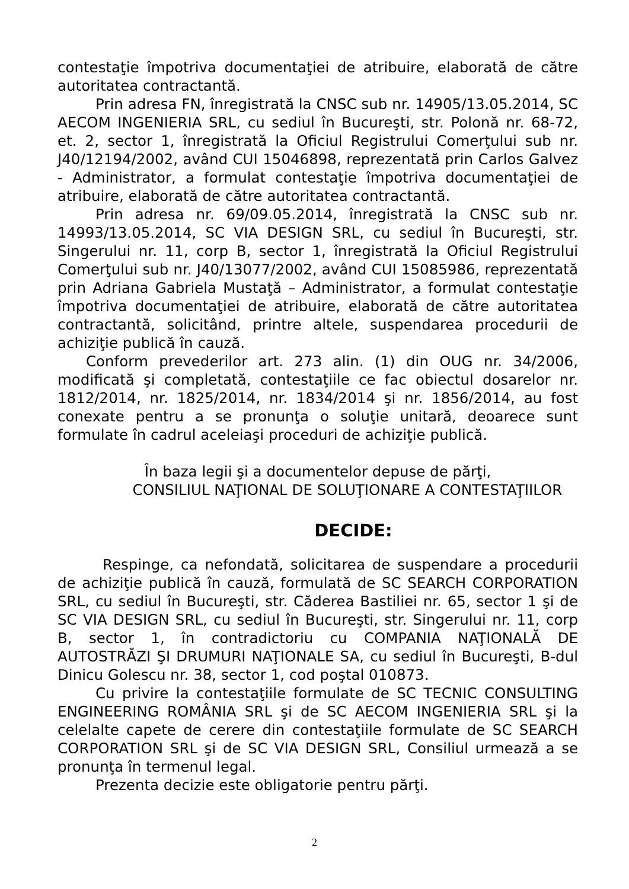contestaţie împotriva documentaţiei de atribuire, elaborată de către autoritatea contractantă.
Prin adresa FN, înregistrată la CNSC sub nr. 14905/13.05.2014, SC AECOM INGENIERIA SRL, cu sediul în Bucureşti, str. Polonă nr. 68-72, et. 2, sector 1, înregistrată la Oficiul Registrului Comerţului sub nr. J40/12194/2002, având CUI 15046898, reprezentată prin Carlos Galvez - Administrator, a formulat contestaţie împotriva documentaţiei de atribuire, elaborată de către autoritatea contractantă.
Prin adresa nr. 69/09.05.2014, înregistrată la CNSC sub nr. 14993/13.05.2014, SC VIA DESIGN SRL, cu sediul în Bucureşti, str. Singerului nr. 11, corp B, sector 1, înregistrată la Oficiul Registrului Comerţului sub nr. J40/13077/2002, având CUI 15085986, reprezentată prin Adriana Gabriela Mustaţă – Administrator, a formulat contestaţie împotriva documentaţiei de atribuire, elaborată de către autoritatea contractantă, solicitând, printre altele, suspendarea procedurii de achiziţie publică în cauză.
Conform prevederilor art. 273 alin. (1) din OUG nr. 34/2006, modificată şi completată, contestaţiile ce fac obiectul dosarelor nr. 1812/2014, nr. 1825/2014, nr. 1834/2014 şi nr. 1856/2014, au fost conexate pentru a se pronunţa o soluţie unitară, deoarece sunt formulate în cadrul aceleiaşi proceduri de achiziţie publică.
În baza legii şi a documentelor depuse de părţi,
CONSILIUL NAŢIONAL DE SOLUŢIONARE A CONTESTAŢIILOR
DECIDE:
Respinge, ca nefondată, solicitarea de suspendare a procedurii de achiziţie publică în cauză, formulată de SC SEARCH CORPORATION SRL, cu sediul în Bucureşti, str. Căderea Bastiliei nr. 65, sector 1 şi de SC VIA DESIGN SRL, cu sediul în Bucureşti, str. Singerului nr. 11, corp B, sector 1, în contradictoriu cu COMPANIA NAŢIONALĂ DE AUTOSTRĂZI ŞI DRUMURI NAŢIONALE SA, cu sediul în Bucureşti, B-dul Dinicu Golescu nr. 38, sector 1, cod poştal 010873.
Cu privire la contestaţiile formulate de SC TECNIC CONSULTING ENGINEERING ROMÂNIA SRL şi de SC AECOM INGENIERIA SRL şi la celelalte capete de cerere din contestaţiile formulate de SC SEARCH CORPORATION SRL şi de SC VIA DESIGN SRL, Consiliul urmează a se pronunţa în termenul legal.
Prezenta decizie este obligatorie pentru părţi.
2